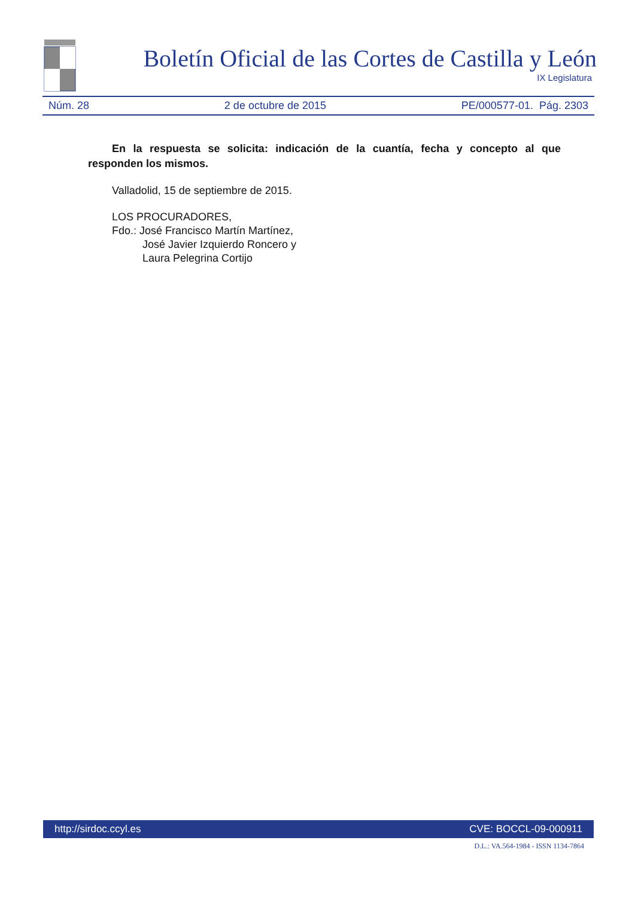Boletín Oficial de las Cortes de Castilla y León
IX Legislatura
Núm. 28 2 de octubre de 2015 PE/000577-01. Pág. 2303
En la respuesta se solicita: indicación de la cuantía, fecha y concepto al que responden los mismos.
Valladolid, 15 de septiembre de 2015.
LOS PROCURADORES,
Fdo.: José Francisco Martín Martínez,
José Javier Izquierdo Roncero y
Laura Pelegrina Cortijo
http://sirdoc.ccyl.es CVE: BOCCL-09-000911
D.L.: VA.564-1984 - ISSN 1134-7864